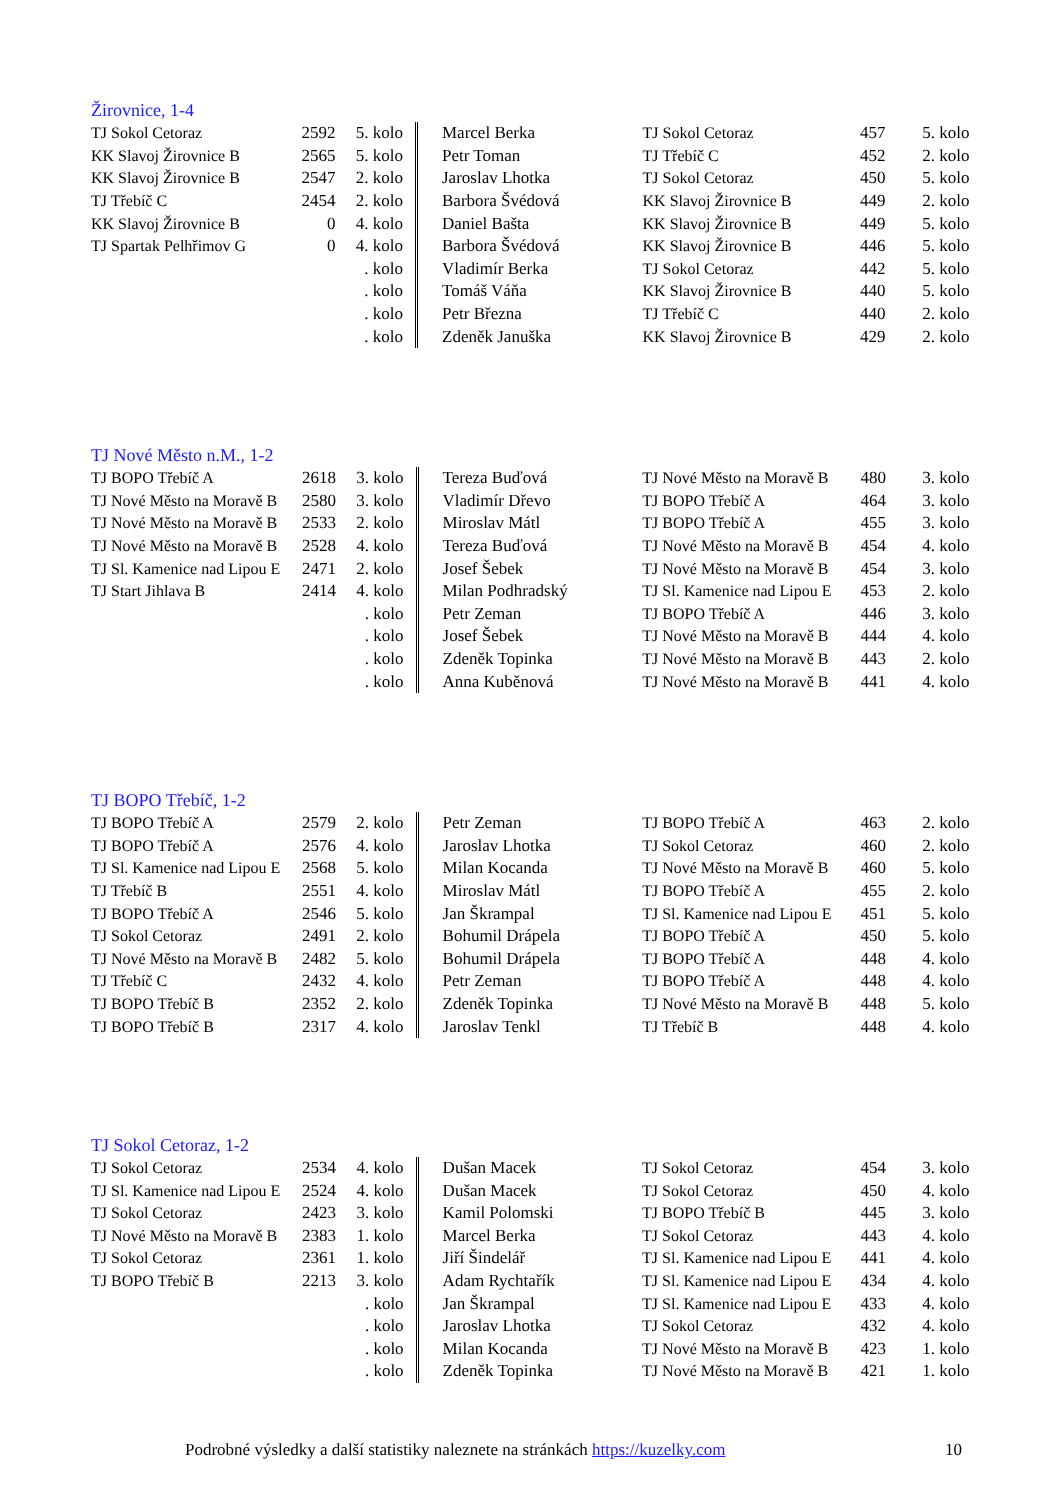Žirovnice, 1-4
| TJ Sokol Cetoraz | 2592 | 5. kolo | Marcel Berka | TJ Sokol Cetoraz | 457 | 5. kolo |
| KK Slavoj Žirovnice B | 2565 | 5. kolo | Petr Toman | TJ Třebíč C | 452 | 2. kolo |
| KK Slavoj Žirovnice B | 2547 | 2. kolo | Jaroslav Lhotka | TJ Sokol Cetoraz | 450 | 5. kolo |
| TJ Třebíč C | 2454 | 2. kolo | Barbora Švédová | KK Slavoj Žirovnice B | 449 | 2. kolo |
| KK Slavoj Žirovnice B | 0 | 4. kolo | Daniel Bašta | KK Slavoj Žirovnice B | 449 | 5. kolo |
| TJ Spartak Pelhřimov G | 0 | 4. kolo | Barbora Švédová | KK Slavoj Žirovnice B | 446 | 5. kolo |
| | | . kolo | Vladimír Berka | TJ Sokol Cetoraz | 442 | 5. kolo |
| | | . kolo | Tomáš Váňa | KK Slavoj Žirovnice B | 440 | 5. kolo |
| | | . kolo | Petr Března | TJ Třebíč C | 440 | 2. kolo |
| | | . kolo | Zdeněk Januška | KK Slavoj Žirovnice B | 429 | 2. kolo |
TJ Nové Město n.M., 1-2
| TJ BOPO Třebíč A | 2618 | 3. kolo | Tereza Buďová | TJ Nové Město na Moravě B | 480 | 3. kolo |
| TJ Nové Město na Moravě B | 2580 | 3. kolo | Vladimír Dřevo | TJ BOPO Třebíč A | 464 | 3. kolo |
| TJ Nové Město na Moravě B | 2533 | 2. kolo | Miroslav Mátl | TJ BOPO Třebíč A | 455 | 3. kolo |
| TJ Nové Město na Moravě B | 2528 | 4. kolo | Tereza Buďová | TJ Nové Město na Moravě B | 454 | 4. kolo |
| TJ Sl. Kamenice nad Lipou E | 2471 | 2. kolo | Josef Šebek | TJ Nové Město na Moravě B | 454 | 3. kolo |
| TJ Start Jihlava B | 2414 | 4. kolo | Milan Podhradský | TJ Sl. Kamenice nad Lipou E | 453 | 2. kolo |
| | | . kolo | Petr Zeman | TJ BOPO Třebíč A | 446 | 3. kolo |
| | | . kolo | Josef Šebek | TJ Nové Město na Moravě B | 444 | 4. kolo |
| | | . kolo | Zdeněk Topinka | TJ Nové Město na Moravě B | 443 | 2. kolo |
| | | . kolo | Anna Kuběnová | TJ Nové Město na Moravě B | 441 | 4. kolo |
TJ BOPO Třebíč, 1-2
| TJ BOPO Třebíč A | 2579 | 2. kolo | Petr Zeman | TJ BOPO Třebíč A | 463 | 2. kolo |
| TJ BOPO Třebíč A | 2576 | 4. kolo | Jaroslav Lhotka | TJ Sokol Cetoraz | 460 | 2. kolo |
| TJ Sl. Kamenice nad Lipou E | 2568 | 5. kolo | Milan Kocanda | TJ Nové Město na Moravě B | 460 | 5. kolo |
| TJ Třebíč B | 2551 | 4. kolo | Miroslav Mátl | TJ BOPO Třebíč A | 455 | 2. kolo |
| TJ BOPO Třebíč A | 2546 | 5. kolo | Jan Škrampal | TJ Sl. Kamenice nad Lipou E | 451 | 5. kolo |
| TJ Sokol Cetoraz | 2491 | 2. kolo | Bohumil Drápela | TJ BOPO Třebíč A | 450 | 5. kolo |
| TJ Nové Město na Moravě B | 2482 | 5. kolo | Bohumil Drápela | TJ BOPO Třebíč A | 448 | 4. kolo |
| TJ Třebíč C | 2432 | 4. kolo | Petr Zeman | TJ BOPO Třebíč A | 448 | 4. kolo |
| TJ BOPO Třebíč B | 2352 | 2. kolo | Zdeněk Topinka | TJ Nové Město na Moravě B | 448 | 5. kolo |
| TJ BOPO Třebíč B | 2317 | 4. kolo | Jaroslav Tenkl | TJ Třebíč B | 448 | 4. kolo |
TJ Sokol Cetoraz, 1-2
| TJ Sokol Cetoraz | 2534 | 4. kolo | Dušan Macek | TJ Sokol Cetoraz | 454 | 3. kolo |
| TJ Sl. Kamenice nad Lipou E | 2524 | 4. kolo | Dušan Macek | TJ Sokol Cetoraz | 450 | 4. kolo |
| TJ Sokol Cetoraz | 2423 | 3. kolo | Kamil Polomski | TJ BOPO Třebíč B | 445 | 3. kolo |
| TJ Nové Město na Moravě B | 2383 | 1. kolo | Marcel Berka | TJ Sokol Cetoraz | 443 | 4. kolo |
| TJ Sokol Cetoraz | 2361 | 1. kolo | Jiří Šindelář | TJ Sl. Kamenice nad Lipou E | 441 | 4. kolo |
| TJ BOPO Třebíč B | 2213 | 3. kolo | Adam Rychtařík | TJ Sl. Kamenice nad Lipou E | 434 | 4. kolo |
| | | . kolo | Jan Škrampal | TJ Sl. Kamenice nad Lipou E | 433 | 4. kolo |
| | | . kolo | Jaroslav Lhotka | TJ Sokol Cetoraz | 432 | 4. kolo |
| | | . kolo | Milan Kocanda | TJ Nové Město na Moravě B | 423 | 1. kolo |
| | | . kolo | Zdeněk Topinka | TJ Nové Město na Moravě B | 421 | 1. kolo |
Podrobné výsledky a další statistiky naleznete na stránkách https://kuzelky.com
10